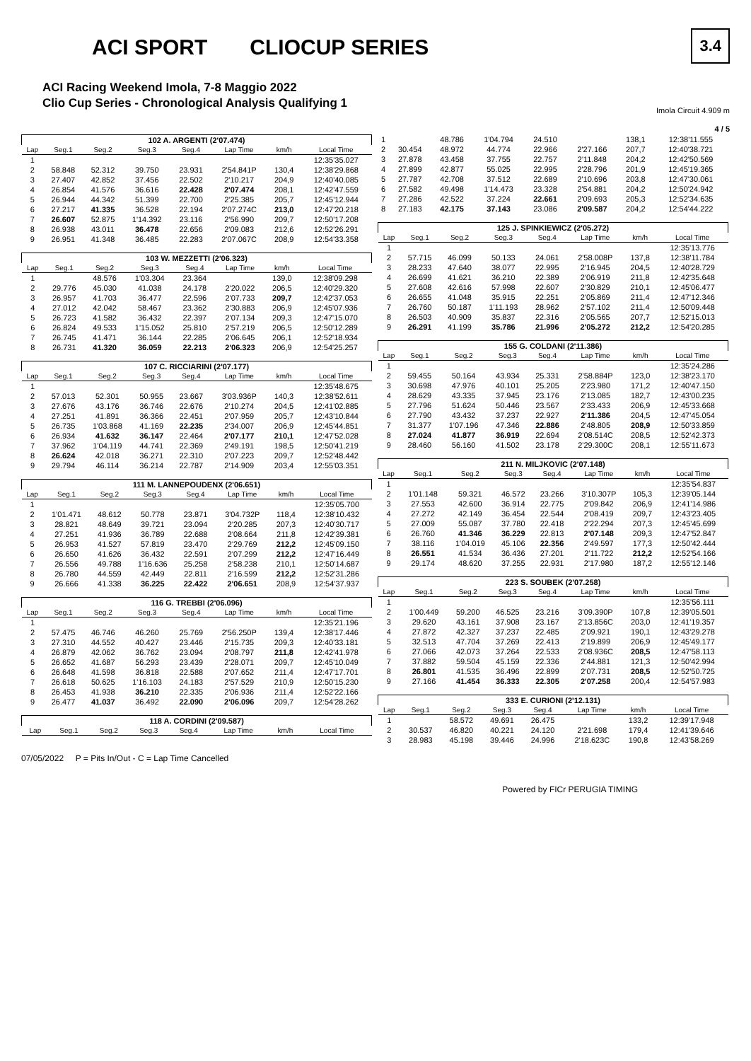ACI SPORT CLIOCUP SERIES
ACI Racing Weekend Imola, 7-8 Maggio 2022
Clio Cup Series - Chronological Analysis Qualifying 1
3.4
Imola Circuit 4.909 m
4 / 5
| 102 A. ARGENTI (2'07.474) | | | | | | | |
| Lap | Seg.1 | Seg.2 | Seg.3 | Seg.4 | Lap Time | km/h | Local Time |
| 1 | | | | | | | 12:35'35.027 |
| 2 | 58.848 | 52.312 | 39.750 | 23.931 | 2'54.841P | 130,4 | 12:38'29.868 |
| 3 | 27.407 | 42.852 | 37.456 | 22.502 | 2'10.217 | 204,9 | 12:40'40.085 |
| 4 | 26.854 | 41.576 | 36.616 | 22.428 | 2'07.474 | 208,1 | 12:42'47.559 |
| 5 | 26.944 | 44.342 | 51.399 | 22.700 | 2'25.385 | 205,7 | 12:45'12.944 |
| 6 | 27.217 | 41.335 | 36.528 | 22.194 | 2'07.274C | 213,0 | 12:47'20.218 |
| 7 | 26.607 | 52.875 | 1'14.392 | 23.116 | 2'56.990 | 209,7 | 12:50'17.208 |
| 8 | 26.938 | 43.011 | 36.478 | 22.656 | 2'09.083 | 212,6 | 12:52'26.291 |
| 9 | 26.951 | 41.348 | 36.485 | 22.283 | 2'07.067C | 208,9 | 12:54'33.358 |
| 103 W. MEZZETTI (2'06.323) | | | | | | | |
| Lap | Seg.1 | Seg.2 | Seg.3 | Seg.4 | Lap Time | km/h | Local Time |
| 1 | | 48.576 | 1'03.304 | 23.364 | | 139,0 | 12:38'09.298 |
| 2 | 29.776 | 45.030 | 41.038 | 24.178 | 2'20.022 | 206,5 | 12:40'29.320 |
| 3 | 26.957 | 41.703 | 36.477 | 22.596 | 2'07.733 | 209,7 | 12:42'37.053 |
| 4 | 27.012 | 42.042 | 58.467 | 23.362 | 2'30.883 | 206,9 | 12:45'07.936 |
| 5 | 26.723 | 41.582 | 36.432 | 22.397 | 2'07.134 | 209,3 | 12:47'15.070 |
| 6 | 26.824 | 49.533 | 1'15.052 | 25.810 | 2'57.219 | 206,5 | 12:50'12.289 |
| 7 | 26.745 | 41.471 | 36.144 | 22.285 | 2'06.645 | 206,1 | 12:52'18.934 |
| 8 | 26.731 | 41.320 | 36.059 | 22.213 | 2'06.323 | 206,9 | 12:54'25.257 |
| 107 C. RICCIARINI (2'07.177) | | | | | | | |
| Lap | Seg.1 | Seg.2 | Seg.3 | Seg.4 | Lap Time | km/h | Local Time |
| 1 | | | | | | | 12:35'48.675 |
| 2 | 57.013 | 52.301 | 50.955 | 23.667 | 3'03.936P | 140,3 | 12:38'52.611 |
| 3 | 27.676 | 43.176 | 36.746 | 22.676 | 2'10.274 | 204,5 | 12:41'02.885 |
| 4 | 27.251 | 41.891 | 36.366 | 22.451 | 2'07.959 | 205,7 | 12:43'10.844 |
| 5 | 26.735 | 1'03.868 | 41.169 | 22.235 | 2'34.007 | 206,9 | 12:45'44.851 |
| 6 | 26.934 | 41.632 | 36.147 | 22.464 | 2'07.177 | 210,1 | 12:47'52.028 |
| 7 | 37.962 | 1'04.119 | 44.741 | 22.369 | 2'49.191 | 198,5 | 12:50'41.219 |
| 8 | 26.624 | 42.018 | 36.271 | 22.310 | 2'07.223 | 209,7 | 12:52'48.442 |
| 9 | 29.794 | 46.114 | 36.214 | 22.787 | 2'14.909 | 203,4 | 12:55'03.351 |
| 111 M. LANNEPOUDENX (2'06.651) | | | | | | | |
| Lap | Seg.1 | Seg.2 | Seg.3 | Seg.4 | Lap Time | km/h | Local Time |
| 1 | | | | | | | 12:35'05.700 |
| 2 | 1'01.471 | 48.612 | 50.778 | 23.871 | 3'04.732P | 118,4 | 12:38'10.432 |
| 3 | 28.821 | 48.649 | 39.721 | 23.094 | 2'20.285 | 207,3 | 12:40'30.717 |
| 4 | 27.251 | 41.936 | 36.789 | 22.688 | 2'08.664 | 211,8 | 12:42'39.381 |
| 5 | 26.953 | 41.527 | 57.819 | 23.470 | 2'29.769 | 212,2 | 12:45'09.150 |
| 6 | 26.650 | 41.626 | 36.432 | 22.591 | 2'07.299 | 212,2 | 12:47'16.449 |
| 7 | 26.556 | 49.788 | 1'16.636 | 25.258 | 2'58.238 | 210,1 | 12:50'14.687 |
| 8 | 26.780 | 44.559 | 42.449 | 22.811 | 2'16.599 | 212,2 | 12:52'31.286 |
| 9 | 26.666 | 41.338 | 36.225 | 22.422 | 2'06.651 | 208,9 | 12:54'37.937 |
| 116 G. TREBBI (2'06.096) | | | | | | | |
| Lap | Seg.1 | Seg.2 | Seg.3 | Seg.4 | Lap Time | km/h | Local Time |
| 1 | | | | | | | 12:35'21.196 |
| 2 | 57.475 | 46.746 | 46.260 | 25.769 | 2'56.250P | 139,4 | 12:38'17.446 |
| 3 | 27.310 | 44.552 | 40.427 | 23.446 | 2'15.735 | 209,3 | 12:40'33.181 |
| 4 | 26.879 | 42.062 | 36.762 | 23.094 | 2'08.797 | 211,8 | 12:42'41.978 |
| 5 | 26.652 | 41.687 | 56.293 | 23.439 | 2'28.071 | 209,7 | 12:45'10.049 |
| 6 | 26.648 | 41.598 | 36.818 | 22.588 | 2'07.652 | 211,4 | 12:47'17.701 |
| 7 | 26.618 | 50.625 | 1'16.103 | 24.183 | 2'57.529 | 210,9 | 12:50'15.230 |
| 8 | 26.453 | 41.938 | 36.210 | 22.335 | 2'06.936 | 211,4 | 12:52'22.166 |
| 9 | 26.477 | 41.037 | 36.492 | 22.090 | 2'06.096 | 209,7 | 12:54'28.262 |
| 118 A. CORDINI (2'09.587) | | | | | | | |
| Lap | Seg.1 | Seg.2 | Seg.3 | Seg.4 | Lap Time | km/h | Local Time |
| 1 | | 48.786 | 1'04.794 | 24.510 | | 138,1 | 12:38'11.555 |
| 2 | 30.454 | 48.972 | 44.774 | 22.966 | 2'27.166 | 207,7 | 12:40'38.721 |
| 3 | 27.878 | 43.458 | 37.755 | 22.757 | 2'11.848 | 204,2 | 12:42'50.569 |
| 4 | 27.899 | 42.877 | 55.025 | 22.995 | 2'28.796 | 201,9 | 12:45'19.365 |
| 5 | 27.787 | 42.708 | 37.512 | 22.689 | 2'10.696 | 203,8 | 12:47'30.061 |
| 6 | 27.582 | 49.498 | 1'14.473 | 23.328 | 2'54.881 | 204,2 | 12:50'24.942 |
| 7 | 27.286 | 42.522 | 37.224 | 22.661 | 2'09.693 | 205,3 | 12:52'34.635 |
| 8 | 27.183 | 42.175 | 37.143 | 23.086 | 2'09.587 | 204,2 | 12:54'44.222 |
| 125 J. SPINKIEWICZ (2'05.272) | | | | | | | |
| Lap | Seg.1 | Seg.2 | Seg.3 | Seg.4 | Lap Time | km/h | Local Time |
| 1 | | | | | | | 12:35'13.776 |
| 2 | 57.715 | 46.099 | 50.133 | 24.061 | 2'58.008P | 137,8 | 12:38'11.784 |
| 3 | 28.233 | 47.640 | 38.077 | 22.995 | 2'16.945 | 204,5 | 12:40'28.729 |
| 4 | 26.699 | 41.621 | 36.210 | 22.389 | 2'06.919 | 211,8 | 12:42'35.648 |
| 5 | 27.608 | 42.616 | 57.998 | 22.607 | 2'30.829 | 210,1 | 12:45'06.477 |
| 6 | 26.655 | 41.048 | 35.915 | 22.251 | 2'05.869 | 211,4 | 12:47'12.346 |
| 7 | 26.760 | 50.187 | 1'11.193 | 28.962 | 2'57.102 | 211,4 | 12:50'09.448 |
| 8 | 26.503 | 40.909 | 35.837 | 22.316 | 2'05.565 | 207,7 | 12:52'15.013 |
| 9 | 26.291 | 41.199 | 35.786 | 21.996 | 2'05.272 | 212,2 | 12:54'20.285 |
| 155 G. COLDANI (2'11.386) | | | | | | | |
| Lap | Seg.1 | Seg.2 | Seg.3 | Seg.4 | Lap Time | km/h | Local Time |
| 1 | | | | | | | 12:35'24.286 |
| 2 | 59.455 | 50.164 | 43.934 | 25.331 | 2'58.884P | 123,0 | 12:38'23.170 |
| 3 | 30.698 | 47.976 | 40.101 | 25.205 | 2'23.980 | 171,2 | 12:40'47.150 |
| 4 | 28.629 | 43.335 | 37.945 | 23.176 | 2'13.085 | 182,7 | 12:43'00.235 |
| 5 | 27.796 | 51.624 | 50.446 | 23.567 | 2'33.433 | 206,9 | 12:45'33.668 |
| 6 | 27.790 | 43.432 | 37.237 | 22.927 | 2'11.386 | 204,5 | 12:47'45.054 |
| 7 | 31.377 | 1'07.196 | 47.346 | 22.886 | 2'48.805 | 208,9 | 12:50'33.859 |
| 8 | 27.024 | 41.877 | 36.919 | 22.694 | 2'08.514C | 208,5 | 12:52'42.373 |
| 9 | 28.460 | 56.160 | 41.502 | 23.178 | 2'29.300C | 208,1 | 12:55'11.673 |
| 211 N. MILJKOVIC (2'07.148) | | | | | | | |
| Lap | Seg.1 | Seg.2 | Seg.3 | Seg.4 | Lap Time | km/h | Local Time |
| 1 | | | | | | | 12:35'54.837 |
| 2 | 1'01.148 | 59.321 | 46.572 | 23.266 | 3'10.307P | 105,3 | 12:39'05.144 |
| 3 | 27.553 | 42.600 | 36.914 | 22.775 | 2'09.842 | 206,9 | 12:41'14.986 |
| 4 | 27.272 | 42.149 | 36.454 | 22.544 | 2'08.419 | 209,7 | 12:43'23.405 |
| 5 | 27.009 | 55.087 | 37.780 | 22.418 | 2'22.294 | 207,3 | 12:45'45.699 |
| 6 | 26.760 | 41.346 | 36.229 | 22.813 | 2'07.148 | 209,3 | 12:47'52.847 |
| 7 | 38.116 | 1'04.019 | 45.106 | 22.356 | 2'49.597 | 177,3 | 12:50'42.444 |
| 8 | 26.551 | 41.534 | 36.436 | 27.201 | 2'11.722 | 212,2 | 12:52'54.166 |
| 9 | 29.174 | 48.620 | 37.255 | 22.931 | 2'17.980 | 187,2 | 12:55'12.146 |
| 223 S. SOUBEK (2'07.258) | | | | | | | |
| Lap | Seg.1 | Seg.2 | Seg.3 | Seg.4 | Lap Time | km/h | Local Time |
| 1 | | | | | | | 12:35'56.111 |
| 2 | 1'00.449 | 59.200 | 46.525 | 23.216 | 3'09.390P | 107,8 | 12:39'05.501 |
| 3 | 29.620 | 43.161 | 37.908 | 23.167 | 2'13.856C | 203,0 | 12:41'19.357 |
| 4 | 27.872 | 42.327 | 37.237 | 22.485 | 2'09.921 | 190,1 | 12:43'29.278 |
| 5 | 32.513 | 47.704 | 37.269 | 22.413 | 2'19.899 | 206,9 | 12:45'49.177 |
| 6 | 27.066 | 42.073 | 37.264 | 22.533 | 2'08.936C | 208,5 | 12:47'58.113 |
| 7 | 37.882 | 59.504 | 45.159 | 22.336 | 2'44.881 | 121,3 | 12:50'42.994 |
| 8 | 26.801 | 41.535 | 36.496 | 22.899 | 2'07.731 | 208,5 | 12:52'50.725 |
| 9 | 27.166 | 41.454 | 36.333 | 22.305 | 2'07.258 | 200,4 | 12:54'57.983 |
| 333 E. CURIONI (2'12.131) | | | | | | | |
| Lap | Seg.1 | Seg.2 | Seg.3 | Seg.4 | Lap Time | km/h | Local Time |
| 1 | | 58.572 | 49.691 | 26.475 | | 133,2 | 12:39'17.948 |
| 2 | 30.537 | 46.820 | 40.221 | 24.120 | 2'21.698 | 179,4 | 12:41'39.646 |
| 3 | 28.983 | 45.198 | 39.446 | 24.996 | 2'18.623C | 190,8 | 12:43'58.269 |
07/05/2022 P = Pits In/Out - C = Lap Time Cancelled
Powered by FICr PERUGIA TIMING